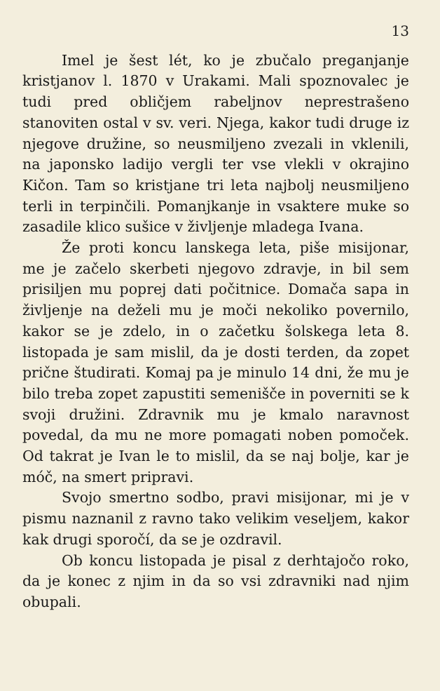13
Imel je šest lét, ko je zbučalo preganjanje kristjanov l. 1870 v Urakami. Mali spoznovalec je tudi pred obličjem rabeljnov neprestrašeno stanoviten ostal v sv. veri. Njega, kakor tudi druge iz njegove družine, so neusmiljeno zvezali in vklenili, na japonsko ladijo vergli ter vse vlekli v okrajino Kičon. Tam so kristjane tri leta najbolj neusmiljeno terli in terpinčili. Pomanjkanje in vsaktere muke so zasadile klico sušice v življenje mladega Ivana.
Že proti koncu lanskega leta, piše misijonar, me je začelo skerbeti njegovo zdravje, in bil sem prisiljen mu poprej dati počitnice. Domača sapa in življenje na deželi mu je moči nekoliko povernilo, kakor se je zdelo, in o začetku šolskega leta 8. listopada je sam mislil, da je dosti terden, da zopet prične študirati. Komaj pa je minulo 14 dni, že mu je bilo treba zopet zapustiti semenišče in poverniti se k svoji družini. Zdravnik mu je kmalo naravnost povedal, da mu ne more pomagati noben pomoček. Od takrat je Ivan le to mislil, da se naj bolje, kar je móč, na smert pripravi.
Svojo smertno sodbo, pravi misijonar, mi je v pismu naznanil z ravno tako velikim veseljem, kakor kak drugi sporočí, da se je ozdravil.
Ob koncu listopada je pisal z derhtajočo roko, da je konec z njim in da so vsi zdravniki nad njim obupali.